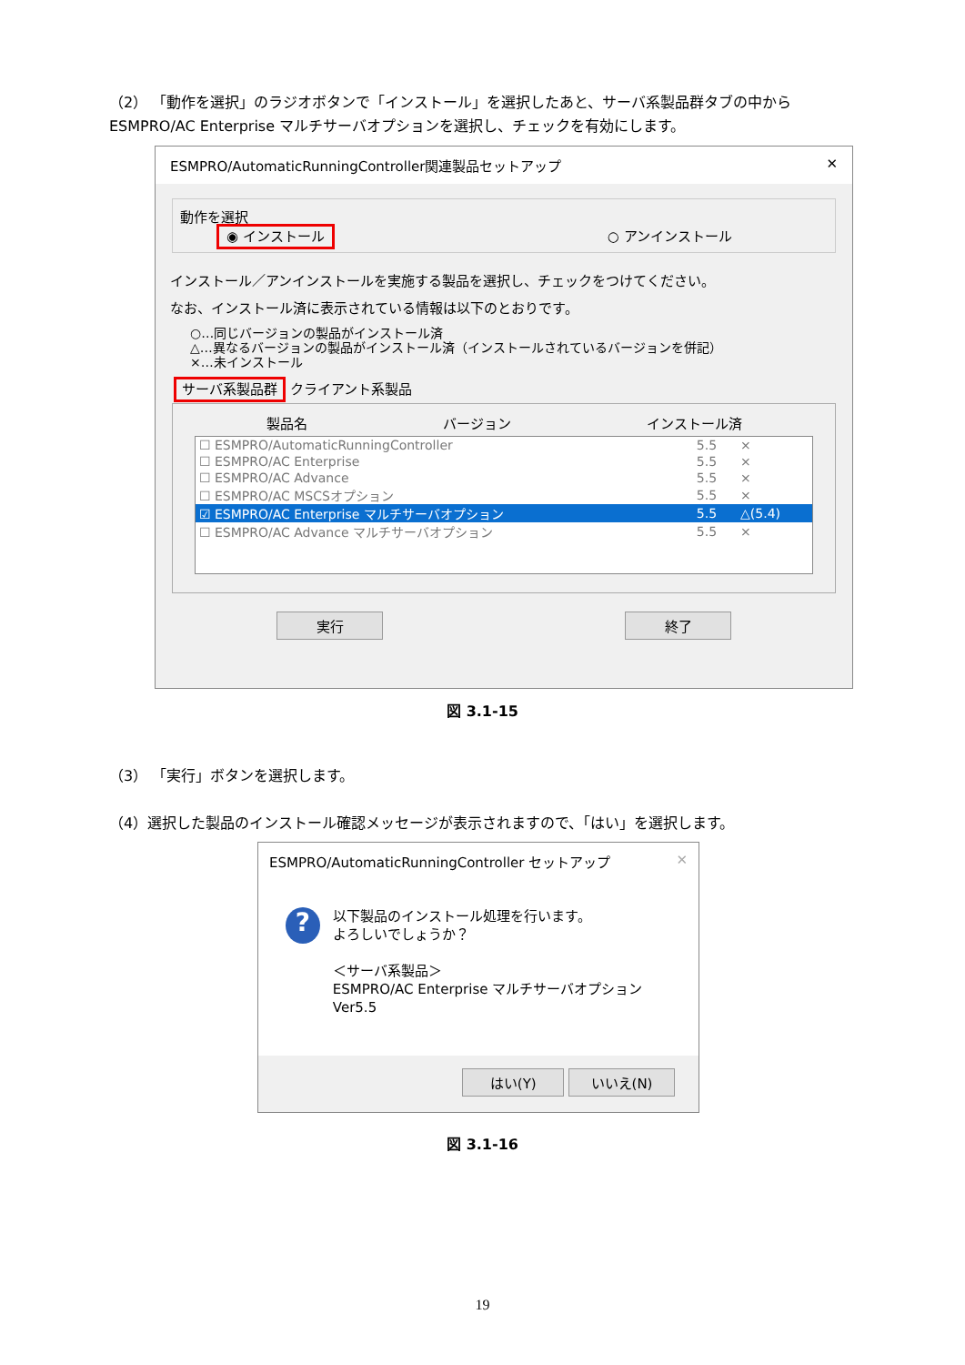（2） 「動作を選択」のラジオボタンで「インストール」を選択したあと、サーバ系製品群タブの中からESMPRO/AC Enterprise マルチサーバオプションを選択し、チェックを有効にします。
ESMPRO/AutomaticRunningController関連製品セットアップ ✕
動作を選択
◉ インストール ○ アンインストール
インストール／アンインストールを実施する製品を選択し、チェックをつけてください。
なお、インストール済に表示されている情報は以下のとおりです。
○…同じバージョンの製品がインストール済
△…異なるバージョンの製品がインストール済（インストールされているバージョンを併記）
×…未インストール
サーバ系製品群 クライアント系製品
製品名 バージョン インストール済
| ☐ ESMPRO/AutomaticRunningController | 5.5 | × |
| ☐ ESMPRO/AC Enterprise | 5.5 | × |
| ☐ ESMPRO/AC Advance | 5.5 | × |
| ☐ ESMPRO/AC MSCSオプション | 5.5 | × |
| ☑ ESMPRO/AC Enterprise マルチサーバオプション | 5.5 | △(5.4) |
| ☐ ESMPRO/AC Advance マルチサーバオプション | 5.5 | × |
実行 終了
図 3.1-15
（3） 「実行」ボタンを選択します。
（4）選択した製品のインストール確認メッセージが表示されますので、「はい」を選択します。
ESMPRO/AutomaticRunningController セットアップ ✕
?
以下製品のインストール処理を行います。
よろしいでしょうか？
＜サーバ系製品＞
ESMPRO/AC Enterprise マルチサーバオプション Ver5.5
はい(Y) いいえ(N)
図 3.1-16
19